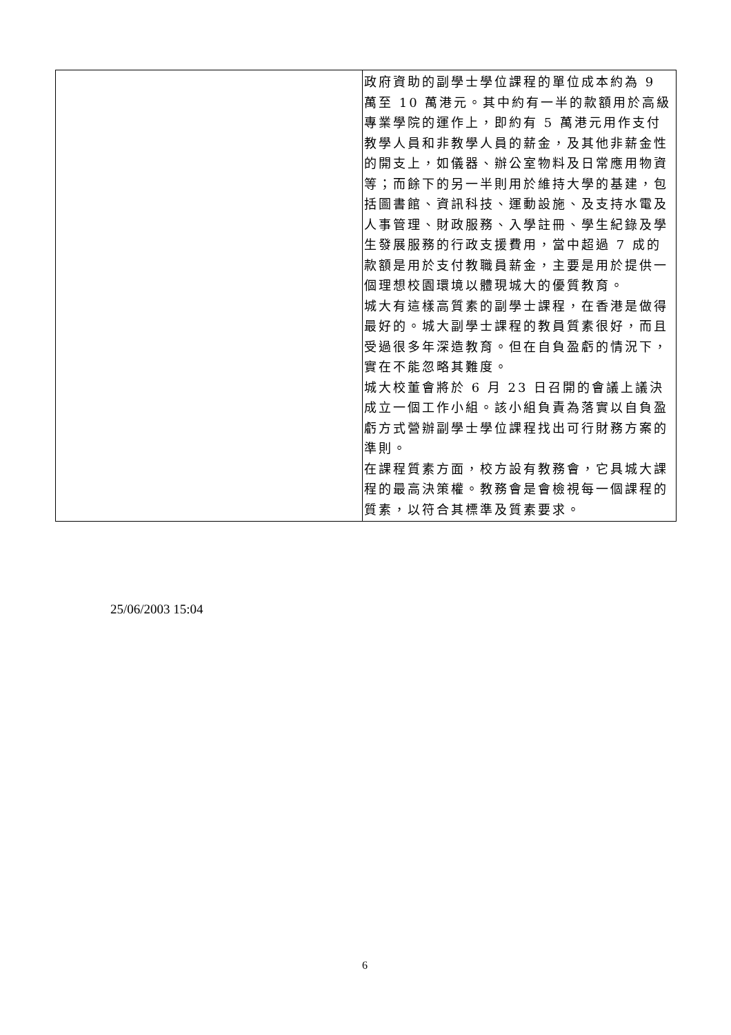| | 政府資助的副學士學位課程的單位成本約為 9 萬至 10 萬港元。其中約有一半的款額用於高級專業學院的運作上，即約有 5 萬港元用作支付教學人員和非教學人員的薪金，及其他非薪金性的開支上，如儀器、辦公室物料及日常應用物資等；而餘下的另一半則用於維持大學的基建，包括圖書館、資訊科技、運動設施、及支持水電及人事管理、財政服務、入學註冊、學生紀錄及學生發展服務的行政支援費用，當中超過 7 成的款額是用於支付教職員薪金，主要是用於提供一個理想校園環境以體現城大的優質教育。 城大有這樣高質素的副學士課程，在香港是做得最好的。城大副學士課程的教員質素很好，而且受過很多年深造教育。但在自負盈虧的情況下，實在不能忽略其難度。 城大校董會將於 6 月 23 日召開的會議上議決成立一個工作小組。該小組負責為落實以自負盈虧方式營辦副學士學位課程找出可行財務方案的準則。 在課程質素方面，校方設有教務會，它具城大課程的最高決策權。教務會是會檢視每一個課程的質素，以符合其標準及質素要求。 |
25/06/2003 15:04
6